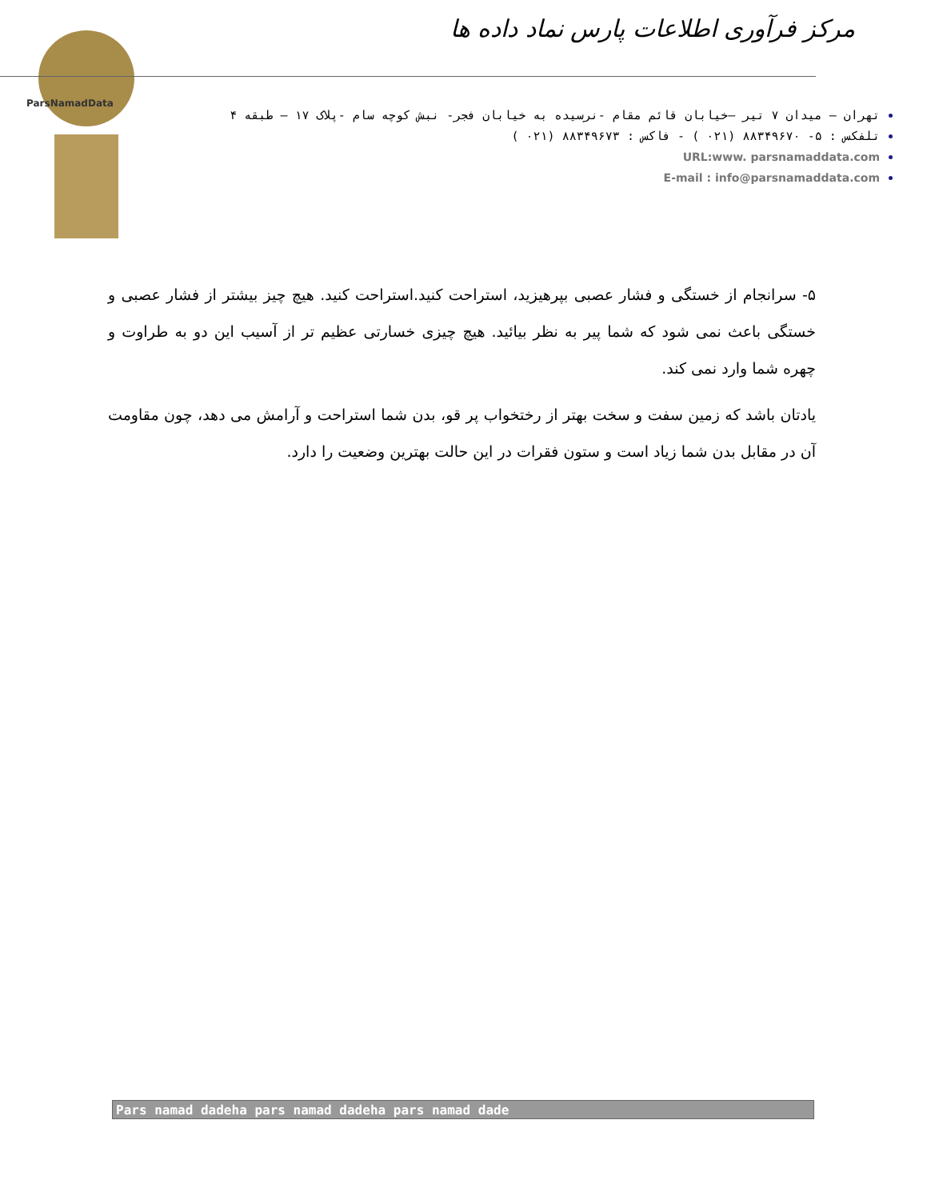ParsNamadData
مرکز فرآوری اطلاعات پارس نماد داده ها
تهران – میدان ۷ تیر –خیابان قائم مقام -نرسیده به خیابان فجر- نبش کوچه سام -پلاک ۱۷ – طبقه ۴
تلفکس : ۵- ۸۸۳۴۹۶۷۰ (۰۲۱ ) - فاکس : ۸۸۳۴۹۶۷۳ (۰۲۱ )
URL:www. parsnamaddata.com
E-mail : info@parsnamaddata.com
۵- سرانجام از خستگی و فشار عصبی بپرهیزید، استراحت کنید.استراحت کنید. هیچ چیز بیشتر از فشار عصبی و خستگی باعث نمی شود که شما پیر به نظر بیائید. هیچ چیزی خسارتی عظیم تر از آسیب این دو به طراوت و چهره شما وارد نمی کند.
یادتان باشد که زمین سفت و سخت بهتر از رختخواب پر قو، بدن شما استراحت و آرامش می دهد، چون مقاومت آن در مقابل بدن شما زیاد است و ستون فقرات در این حالت بهترین وضعیت را دارد.
Pars namad dadeha pars namad dadeha pars namad dade